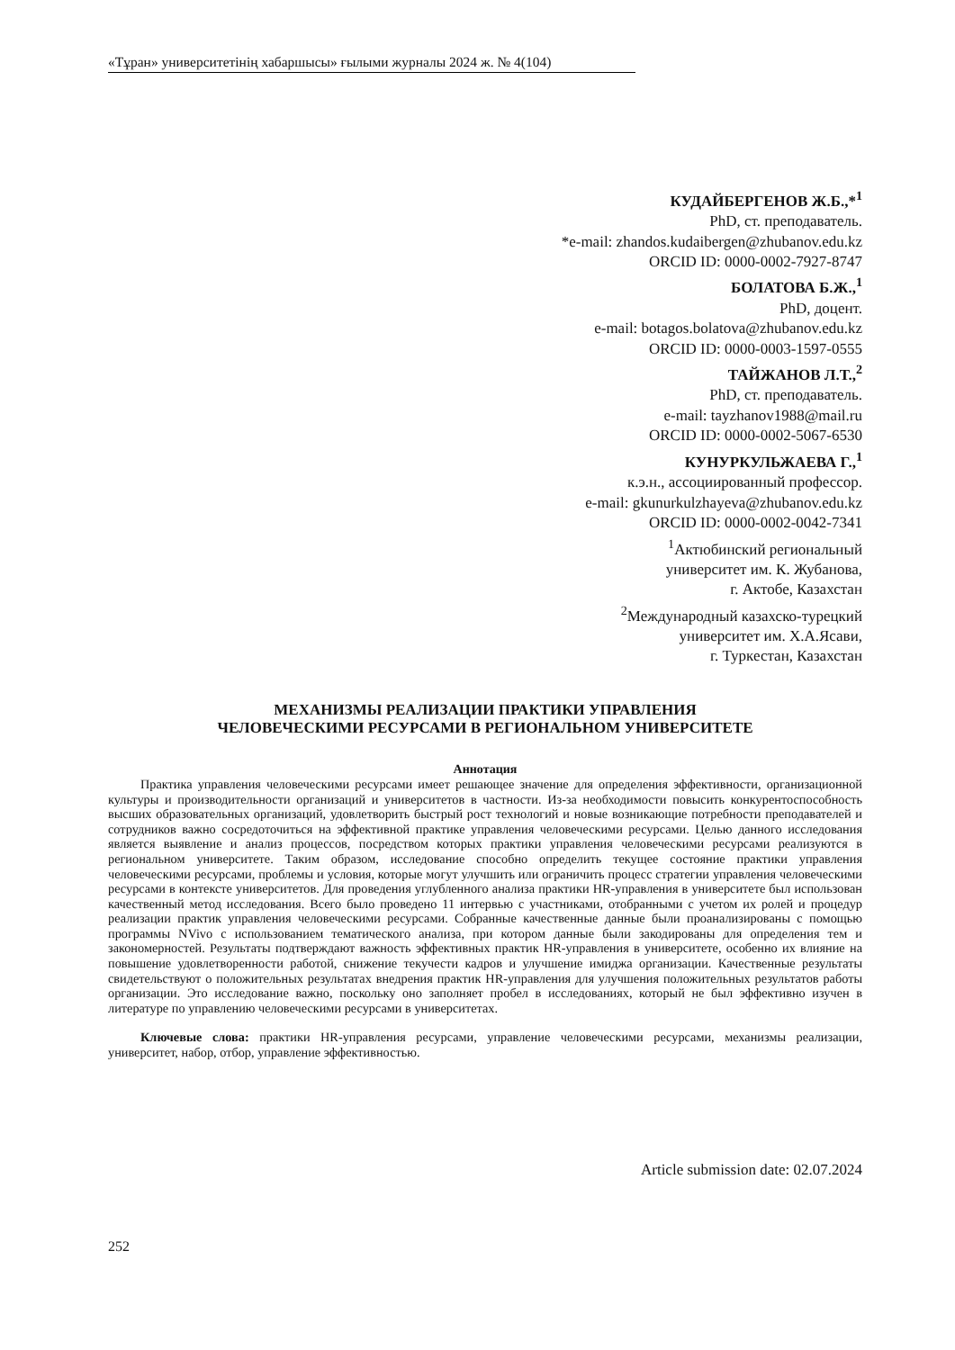«Тұран» университетінің хабаршысы» ғылыми журналы 2024 ж. № 4(104)
КУДАЙБЕРГЕНОВ Ж.Б.,*<sup>1</sup>
PhD, ст. преподаватель.
*e-mail: zhandos.kudaibergen@zhubanov.edu.kz
ORCID ID: 0000-0002-7927-8747
БОЛАТОВА Б.Ж.,<sup>1</sup>
PhD, доцент.
e-mail: botagos.bolatova@zhubanov.edu.kz
ORCID ID: 0000-0003-1597-0555
ТАЙЖАНОВ Л.Т.,<sup>2</sup>
PhD, ст. преподаватель.
e-mail: tayzhanov1988@mail.ru
ORCID ID: 0000-0002-5067-6530
КУНУРКУЛЬЖАЕВА Г.,<sup>1</sup>
к.э.н., ассоциированный профессор.
e-mail: gkunurkulzhayeva@zhubanov.edu.kz
ORCID ID: 0000-0002-0042-7341
<sup>1</sup> Актюбинский региональный
университет им. К. Жубанова,
г. Актобе, Казахстан
<sup>2</sup> Международный казахско-турецкий
университет им. Х.А.Ясави,
г. Туркестан, Казахстан
МЕХАНИЗМЫ РЕАЛИЗАЦИИ ПРАКТИКИ УПРАВЛЕНИЯ
ЧЕЛОВЕЧЕСКИМИ РЕСУРСАМИ В РЕГИОНАЛЬНОМ УНИВЕРСИТЕТЕ
Аннотация
Практика управления человеческими ресурсами имеет решающее значение для определения эффективности, организационной культуры и производительности организаций и университетов в частности. Из-за необходимости повысить конкурентоспособность высших образовательных организаций, удовлетворить быстрый рост технологий и новые возникающие потребности преподавателей и сотрудников важно сосредоточиться на эффективной практике управления человеческими ресурсами. Целью данного исследования является выявление и анализ процессов, посредством которых практики управления человеческими ресурсами реализуются в региональном университете. Таким образом, исследование способно определить текущее состояние практики управления человеческими ресурсами, проблемы и условия, которые могут улучшить или ограничить процесс стратегии управления человеческими ресурсами в контексте университетов. Для проведения углубленного анализа практики HR-управления в университете был использован качественный метод исследования. Всего было проведено 11 интервью с участниками, отобранными с учетом их ролей и процедур реализации практик управления человеческими ресурсами. Собранные качественные данные были проанализированы с помощью программы NVivo с использованием тематического анализа, при котором данные были закодированы для определения тем и закономерностей. Результаты подтверждают важность эффективных практик HR-управления в университете, особенно их влияние на повышение удовлетворенности работой, снижение текучести кадров и улучшение имиджа организации. Качественные результаты свидетельствуют о положительных результатах внедрения практик HR-управления для улучшения положительных результатов работы организации. Это исследование важно, поскольку оно заполняет пробел в исследованиях, который не был эффективно изучен в литературе по управлению человеческими ресурсами в университетах.
Ключевые слова: практики HR-управления ресурсами, управление человеческими ресурсами, механизмы реализации, университет, набор, отбор, управление эффективностью.
Article submission date: 02.07.2024
252